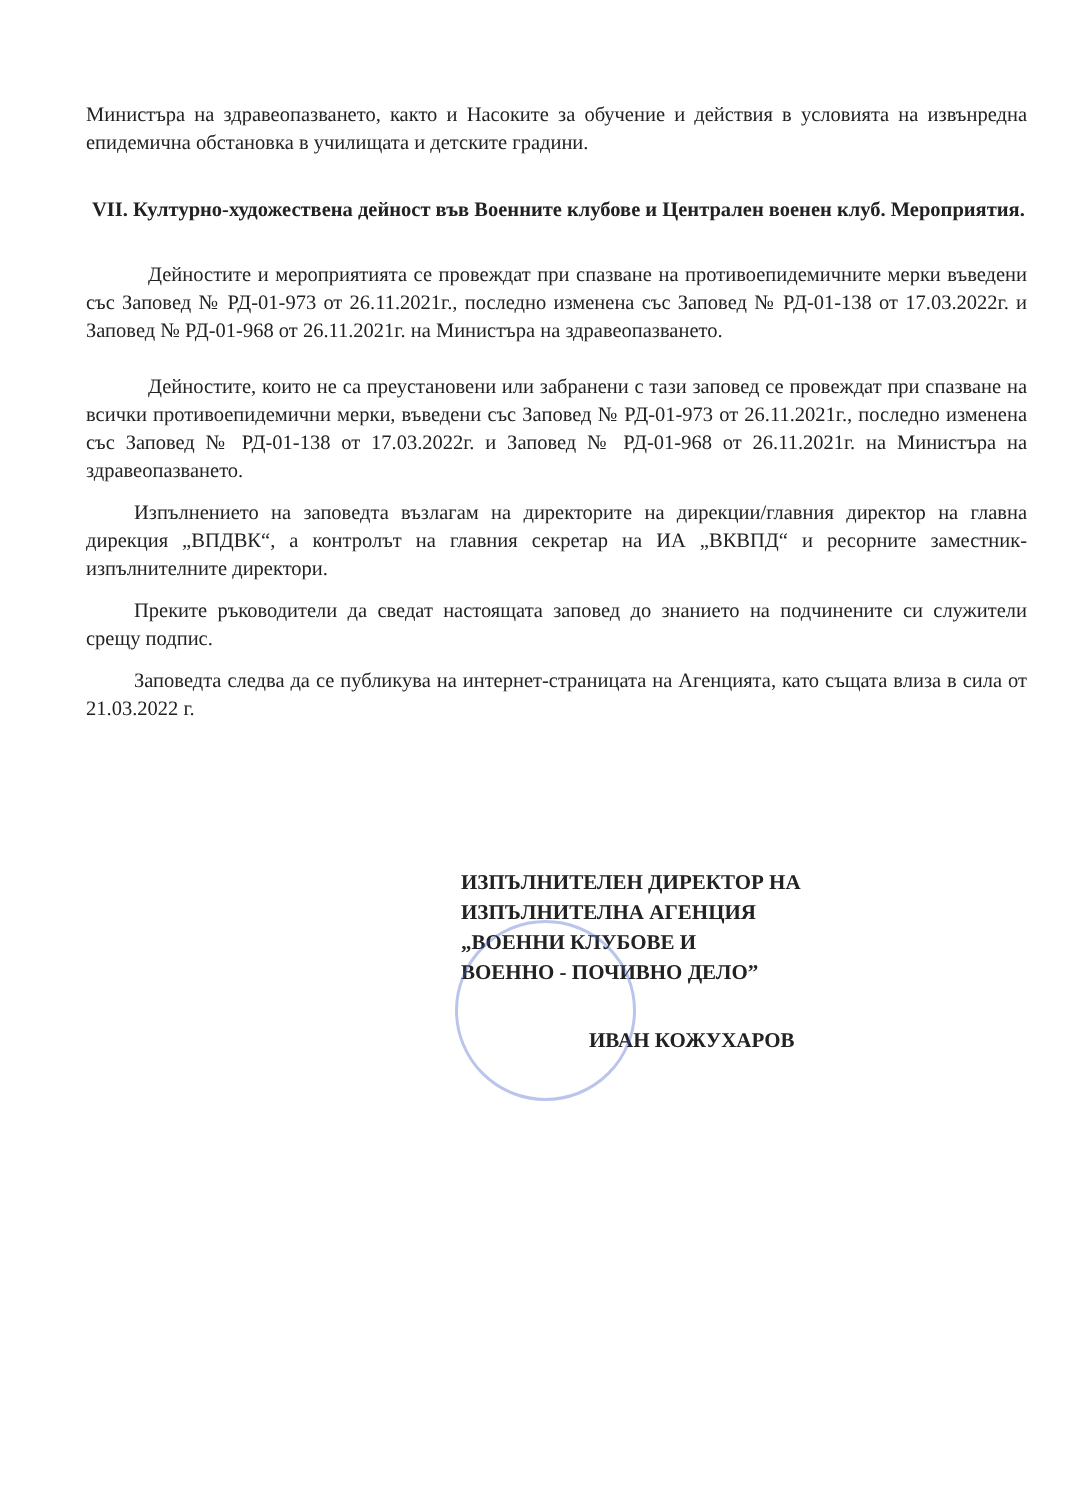Министъра на здравеопазването, както и Насоките за обучение и действия в условията на извънредна епидемична обстановка в училищата и детските градини.
VII. Културно-художествена дейност във Военните клубове и Централен военен клуб. Мероприятия.
Дейностите и мероприятията се провеждат при спазване на противоепидемичните мерки въведени със Заповед № РД-01-973 от 26.11.2021г., последно изменена със Заповед № РД-01-138 от 17.03.2022г. и Заповед № РД-01-968 от 26.11.2021г. на Министъра на здравеопазването.
Дейностите, които не са преустановени или забранени с тази заповед се провеждат при спазване на всички противоепидемични мерки, въведени със Заповед № РД-01-973 от 26.11.2021г., последно изменена със Заповед № РД-01-138 от 17.03.2022г. и Заповед № РД-01-968 от 26.11.2021г. на Министъра на здравеопазването.
Изпълнението на заповедта възлагам на директорите на дирекции/главния директор на главна дирекция „ВПДВК“, а контролът на главния секретар на ИА „ВКВПД“ и ресорните заместник-изпълнителните директори.
Преките ръководители да сведат настоящата заповед до знанието на подчинените си служители срещу подпис.
Заповедта следва да се публикува на интернет-страницата на Агенцията, като същата влиза в сила от 21.03.2022 г.
ИЗПЪЛНИТЕЛЕН ДИРЕКТОР НА
ИЗПЪЛНИТЕЛНА АГЕНЦИЯ
„ВОЕННИ КЛУБОВЕ И
ВОЕННО - ПОЧИВНО ДЕЛО”
ИВАН КОЖУХАРОВ